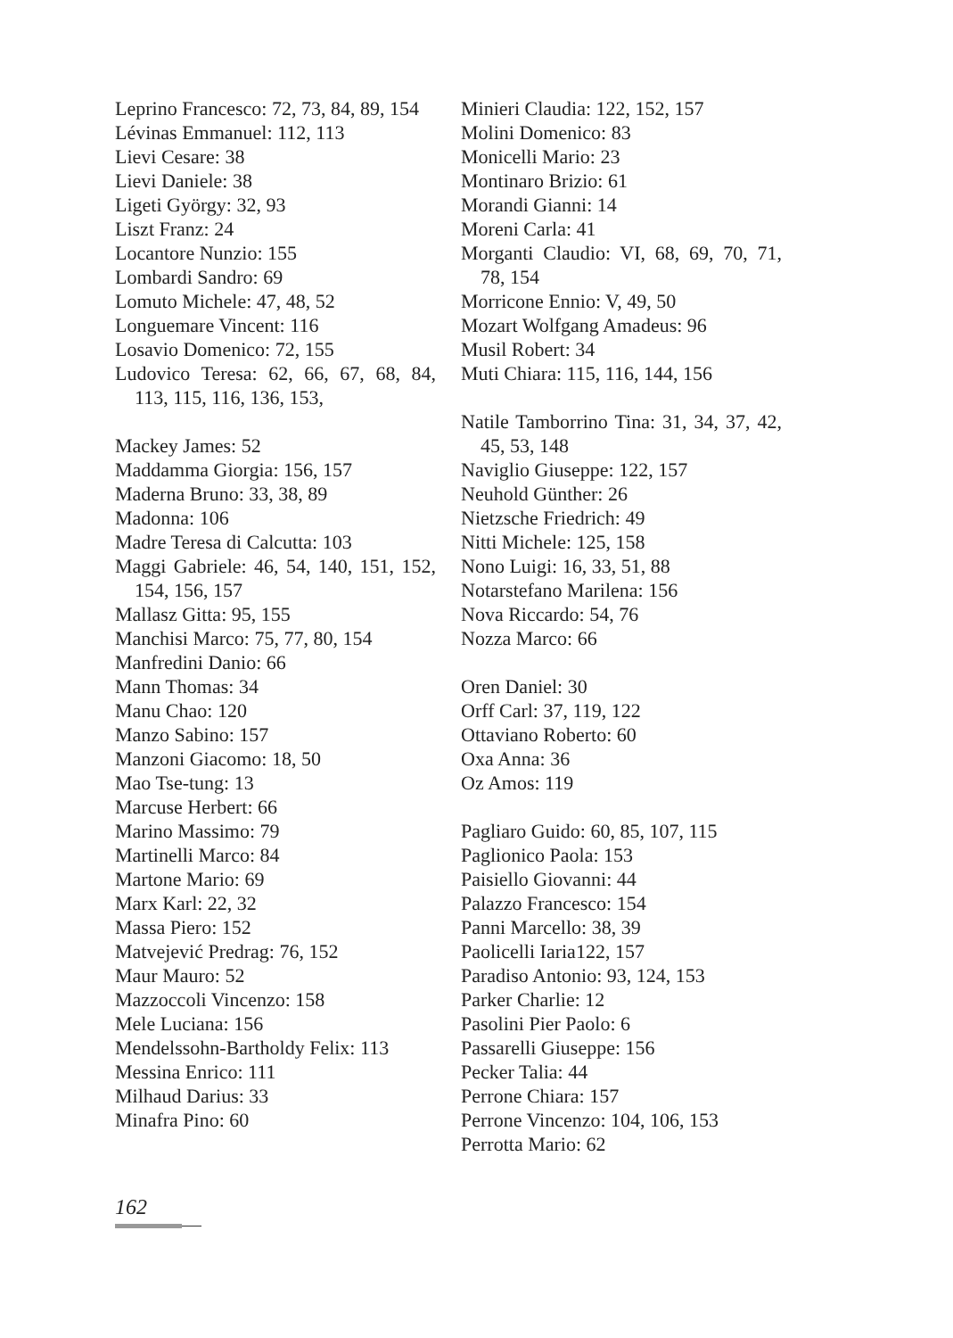Leprino Francesco: 72, 73, 84, 89, 154
Lévinas Emmanuel: 112, 113
Lievi Cesare: 38
Lievi Daniele: 38
Ligeti György: 32, 93
Liszt Franz: 24
Locantore Nunzio: 155
Lombardi Sandro: 69
Lomuto Michele: 47, 48, 52
Longuemare Vincent: 116
Losavio Domenico: 72, 155
Ludovico Teresa: 62, 66, 67, 68, 84, 113, 115, 116, 136, 153,
Mackey James: 52
Maddamma Giorgia: 156, 157
Maderna Bruno: 33, 38, 89
Madonna: 106
Madre Teresa di Calcutta: 103
Maggi Gabriele: 46, 54, 140, 151, 152, 154, 156, 157
Mallasz Gitta: 95, 155
Manchisi Marco: 75, 77, 80, 154
Manfredini Danio: 66
Mann Thomas: 34
Manu Chao: 120
Manzo Sabino: 157
Manzoni Giacomo: 18, 50
Mao Tse-tung: 13
Marcuse Herbert: 66
Marino Massimo: 79
Martinelli Marco: 84
Martone Mario: 69
Marx Karl: 22, 32
Massa Piero: 152
Matvejević Predrag: 76, 152
Maur Mauro: 52
Mazzoccoli Vincenzo: 158
Mele Luciana: 156
Mendelssohn-Bartholdy Felix: 113
Messina Enrico: 111
Milhaud Darius: 33
Minafra Pino: 60
Minieri Claudia: 122, 152, 157
Molini Domenico: 83
Monicelli Mario: 23
Montinaro Brizio: 61
Morandi Gianni: 14
Moreni Carla: 41
Morganti Claudio: VI, 68, 69, 70, 71, 78, 154
Morricone Ennio: V, 49, 50
Mozart Wolfgang Amadeus: 96
Musil Robert: 34
Muti Chiara: 115, 116, 144, 156
Natile Tamborrino Tina: 31, 34, 37, 42, 45, 53, 148
Naviglio Giuseppe: 122, 157
Neuhold Günther: 26
Nietzsche Friedrich: 49
Nitti Michele: 125, 158
Nono Luigi: 16, 33, 51, 88
Notarstefano Marilena: 156
Nova Riccardo: 54, 76
Nozza Marco: 66
Oren Daniel: 30
Orff Carl: 37, 119, 122
Ottaviano Roberto: 60
Oxa Anna: 36
Oz Amos: 119
Pagliaro Guido: 60, 85, 107, 115
Paglionico Paola: 153
Paisiello Giovanni: 44
Palazzo Francesco: 154
Panni Marcello: 38, 39
Paolicelli Iaria122, 157
Paradiso Antonio: 93, 124, 153
Parker Charlie: 12
Pasolini Pier Paolo: 6
Passarelli Giuseppe: 156
Pecker Talia: 44
Perrone Chiara: 157
Perrone Vincenzo: 104, 106, 153
Perrotta Mario: 62
162